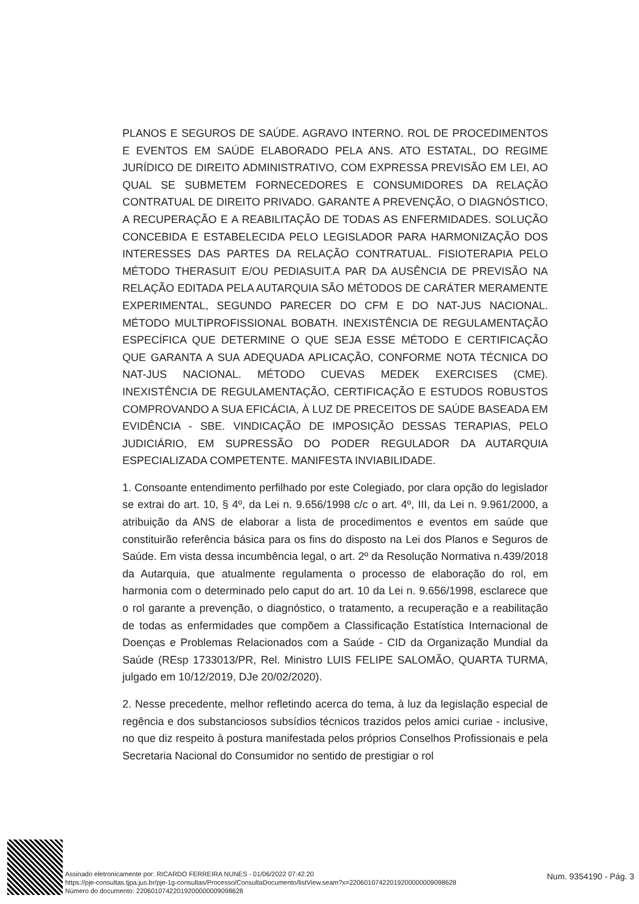PLANOS E SEGUROS DE SAÚDE. AGRAVO INTERNO. ROL DE PROCEDIMENTOS E EVENTOS EM SAÚDE ELABORADO PELA ANS. ATO ESTATAL, DO REGIME JURÍDICO DE DIREITO ADMINISTRATIVO, COM EXPRESSA PREVISÃO EM LEI, AO QUAL SE SUBMETEM FORNECEDORES E CONSUMIDORES DA RELAÇÃO CONTRATUAL DE DIREITO PRIVADO. GARANTE A PREVENÇÃO, O DIAGNÓSTICO, A RECUPERAÇÃO E A REABILITAÇÃO DE TODAS AS ENFERMIDADES. SOLUÇÃO CONCEBIDA E ESTABELECIDA PELO LEGISLADOR PARA HARMONIZAÇÃO DOS INTERESSES DAS PARTES DA RELAÇÃO CONTRATUAL. FISIOTERAPIA PELO MÉTODO THERASUIT E/OU PEDIASUIT.A PAR DA AUSÊNCIA DE PREVISÃO NA RELAÇÃO EDITADA PELA AUTARQUIA SÃO MÉTODOS DE CARÁTER MERAMENTE EXPERIMENTAL, SEGUNDO PARECER DO CFM E DO NAT-JUS NACIONAL. MÉTODO MULTIPROFISSIONAL BOBATH. INEXISTÊNCIA DE REGULAMENTAÇÃO ESPECÍFICA QUE DETERMINE O QUE SEJA ESSE MÉTODO E CERTIFICAÇÃO QUE GARANTA A SUA ADEQUADA APLICAÇÃO, CONFORME NOTA TÉCNICA DO NAT-JUS NACIONAL. MÉTODO CUEVAS MEDEK EXERCISES (CME). INEXISTÊNCIA DE REGULAMENTAÇÃO, CERTIFICAÇÃO E ESTUDOS ROBUSTOS COMPROVANDO A SUA EFICÁCIA, À LUZ DE PRECEITOS DE SAÚDE BASEADA EM EVIDÊNCIA - SBE. VINDICAÇÃO DE IMPOSIÇÃO DESSAS TERAPIAS, PELO JUDICIÁRIO, EM SUPRESSÃO DO PODER REGULADOR DA AUTARQUIA ESPECIALIZADA COMPETENTE. MANIFESTA INVIABILIDADE.
1. Consoante entendimento perfilhado por este Colegiado, por clara opção do legislador se extrai do art. 10, § 4º, da Lei n. 9.656/1998 c/c o art. 4º, III, da Lei n. 9.961/2000, a atribuição da ANS de elaborar a lista de procedimentos e eventos em saúde que constituirão referência básica para os fins do disposto na Lei dos Planos e Seguros de Saúde. Em vista dessa incumbência legal, o art. 2º da Resolução Normativa n.439/2018 da Autarquia, que atualmente regulamenta o processo de elaboração do rol, em harmonia com o determinado pelo caput do art. 10 da Lei n. 9.656/1998, esclarece que o rol garante a prevenção, o diagnóstico, o tratamento, a recuperação e a reabilitação de todas as enfermidades que compõem a Classificação Estatística Internacional de Doenças e Problemas Relacionados com a Saúde - CID da Organização Mundial da Saúde (REsp 1733013/PR, Rel. Ministro LUIS FELIPE SALOMÃO, QUARTA TURMA, julgado em 10/12/2019, DJe 20/02/2020).
2. Nesse precedente, melhor refletindo acerca do tema, à luz da legislação especial de regência e dos substanciosos subsídios técnicos trazidos pelos amici curiae - inclusive, no que diz respeito à postura manifestada pelos próprios Conselhos Profissionais e pela Secretaria Nacional do Consumidor no sentido de prestigiar o rol
Assinado eletronicamente por: RICARDO FERREIRA NUNES - 01/06/2022 07:42:20
https://pje-consultas.tjpa.jus.br/pje-1g-consultas/Processo/ConsultaDocumento/listView.seam?x=22060107422019200000009098628
Número do documento: 22060107422019200000009098628
Num. 9354190 - Pág. 3